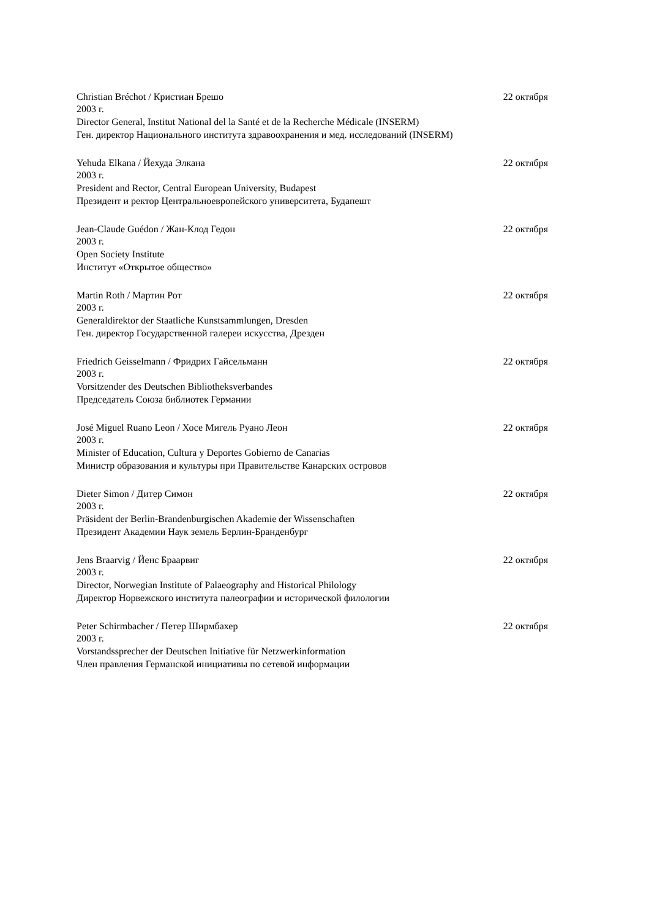Christian Bréchot / Кристиан Брешо 22 октября
2003 г.
Director General, Institut National del la Santé et de la Recherche Médicale (INSERM)
Ген. директор Национального института здравоохранения и мед. исследований (INSERM)
Yehuda Elkana / Йехуда Элкана 22 октября
2003 г.
President and Rector, Central European University, Budapest
Президент и ректор Центральноевропейского университета, Будапешт
Jean-Claude Guédon / Жан-Клод Гедон 22 октября
2003 г.
Open Society Institute
Институт «Открытое общество»
Martin Roth / Мартин Рот 22 октября
2003 г.
Generaldirektor der Staatliche Kunstsammlungen, Dresden
Ген. директор Государственной галереи искусства, Дрезден
Friedrich Geisselmann / Фридрих Гайсельманн 22 октября
2003 г.
Vorsitzender des Deutschen Bibliotheksverbandes
Председатель Союза библиотек Германии
José Miguel Ruano Leon / Хосе Мигель Руано Леон 22 октября
2003 г.
Minister of Education, Cultura y Deportes Gobierno de Canarias
Министр образования и культуры при Правительстве Канарских островов
Dieter Simon / Дитер Симон 22 октября
2003 г.
Präsident der Berlin-Brandenburgischen Akademie der Wissenschaften
Президент Академии Наук земель Берлин-Бранденбург
Jens Braarvig / Йенс Браарвиг 22 октября
2003 г.
Director, Norwegian Institute of Palaeography and Historical Philology
Директор Норвежского института палеографии и исторической филологии
Peter Schirmbacher / Петер Ширмбахер 22 октября
2003 г.
Vorstandssprecher der Deutschen Initiative für Netzwerkinformation
Член правления Германской инициативы по сетевой информации